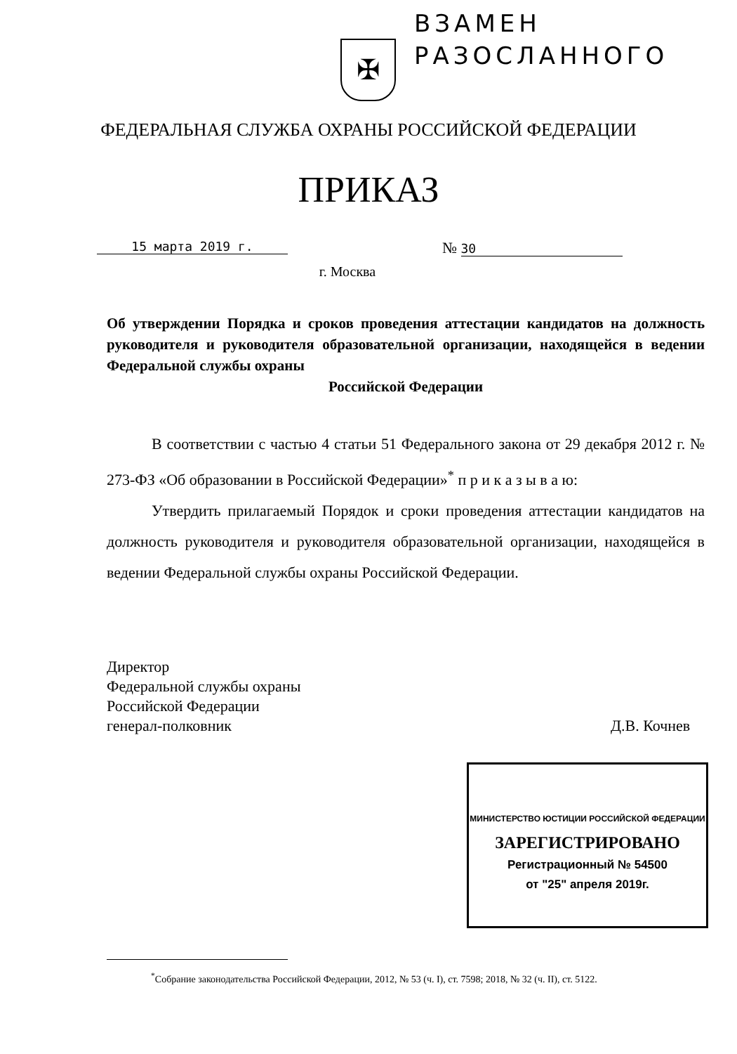ВЗАМЕН
РАЗОСЛАННОГО
✠
ФЕДЕРАЛЬНАЯ СЛУЖБА ОХРАНЫ РОССИЙСКОЙ ФЕДЕРАЦИИ
ПРИКАЗ
15 марта 2019 г. № 30
г. Москва
Об утверждении Порядка и сроков проведения аттестации кандидатов на должность руководителя и руководителя образовательной организации, находящейся в ведении Федеральной службы охраны
Российской Федерации
В соответствии с частью 4 статьи 51 Федерального закона от 29 декабря 2012 г. № 273-ФЗ «Об образовании в Российской Федерации»<sup>*</sup> п р и к а з ы в а ю:
Утвердить прилагаемый Порядок и сроки проведения аттестации кандидатов на должность руководителя и руководителя образовательной организации, находящейся в ведении Федеральной службы охраны Российской Федерации.
Директор
Федеральной службы охраны
Российской Федерации
генерал-полковник
Д.В. Кочнев
МИНИСТЕРСТВО ЮСТИЦИИ РОССИЙСКОЙ ФЕДЕРАЦИИ
ЗАРЕГИСТРИРОВАНО
Регистрационный № 54500
от "25" апреля 2019г.
<sup>*</sup> Собрание законодательства Российской Федерации, 2012, № 53 (ч. I), ст. 7598; 2018, № 32 (ч. II), ст. 5122.